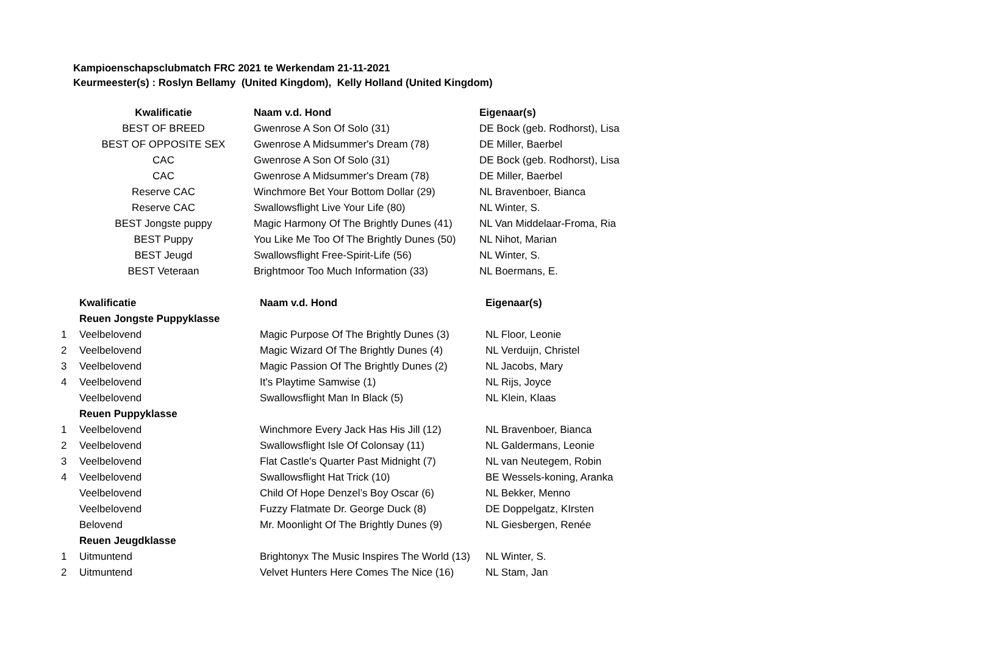Kampioenschapsclubmatch FRC 2021 te Werkendam 21-11-2021
Keurmeester(s) : Roslyn Bellamy (United Kingdom), Kelly Holland (United Kingdom)
| Kwalificatie | Naam v.d. Hond | Eigenaar(s) |
| --- | --- | --- |
| BEST OF BREED | Gwenrose A Son Of Solo (31) | DE Bock (geb. Rodhorst), Lisa |
| BEST OF OPPOSITE SEX | Gwenrose A Midsummer's Dream (78) | DE Miller, Baerbel |
| CAC | Gwenrose A Son Of Solo (31) | DE Bock (geb. Rodhorst), Lisa |
| CAC | Gwenrose A Midsummer's Dream (78) | DE Miller, Baerbel |
| Reserve CAC | Winchmore Bet Your Bottom Dollar (29) | NL Bravenboer, Bianca |
| Reserve CAC | Swallowsflight Live Your Life (80) | NL Winter, S. |
| BEST Jongste puppy | Magic Harmony Of The Brightly Dunes (41) | NL Van Middelaar-Froma, Ria |
| BEST Puppy | You Like Me Too Of The Brightly Dunes (50) | NL Nihot, Marian |
| BEST Jeugd | Swallowsflight Free-Spirit-Life (56) | NL Winter, S. |
| BEST Veteraan | Brightmoor Too Much Information (33) | NL Boermans, E. |
| | Kwalificatie | Naam v.d. Hond | Eigenaar(s) |
| | Reuen Jongste Puppyklasse | | |
| 1 | Veelbelovend | Magic Purpose Of The Brightly Dunes (3) | NL Floor, Leonie |
| 2 | Veelbelovend | Magic Wizard Of The Brightly Dunes (4) | NL Verduijn, Christel |
| 3 | Veelbelovend | Magic Passion Of The Brightly Dunes (2) | NL Jacobs, Mary |
| 4 | Veelbelovend | It's Playtime Samwise (1) | NL Rijs, Joyce |
| | Veelbelovend | Swallowsflight Man In Black (5) | NL Klein, Klaas |
| | Reuen Puppyklasse | | |
| 1 | Veelbelovend | Winchmore Every Jack Has His Jill (12) | NL Bravenboer, Bianca |
| 2 | Veelbelovend | Swallowsflight Isle Of Colonsay (11) | NL Galdermans, Leonie |
| 3 | Veelbelovend | Flat Castle's Quarter Past Midnight (7) | NL van Neutegem, Robin |
| 4 | Veelbelovend | Swallowsflight Hat Trick (10) | BE Wessels-koning, Aranka |
| | Veelbelovend | Child Of Hope Denzel’s Boy Oscar (6) | NL Bekker, Menno |
| | Veelbelovend | Fuzzy Flatmate Dr. George Duck (8) | DE Doppelgatz, KIrsten |
| | Belovend | Mr. Moonlight Of The Brightly Dunes (9) | NL Giesbergen, Renée |
| | Reuen Jeugdklasse | | |
| 1 | Uitmuntend | Brightonyx The Music Inspires The World (13) | NL Winter, S. |
| 2 | Uitmuntend | Velvet Hunters Here Comes The Nice (16) | NL Stam, Jan |